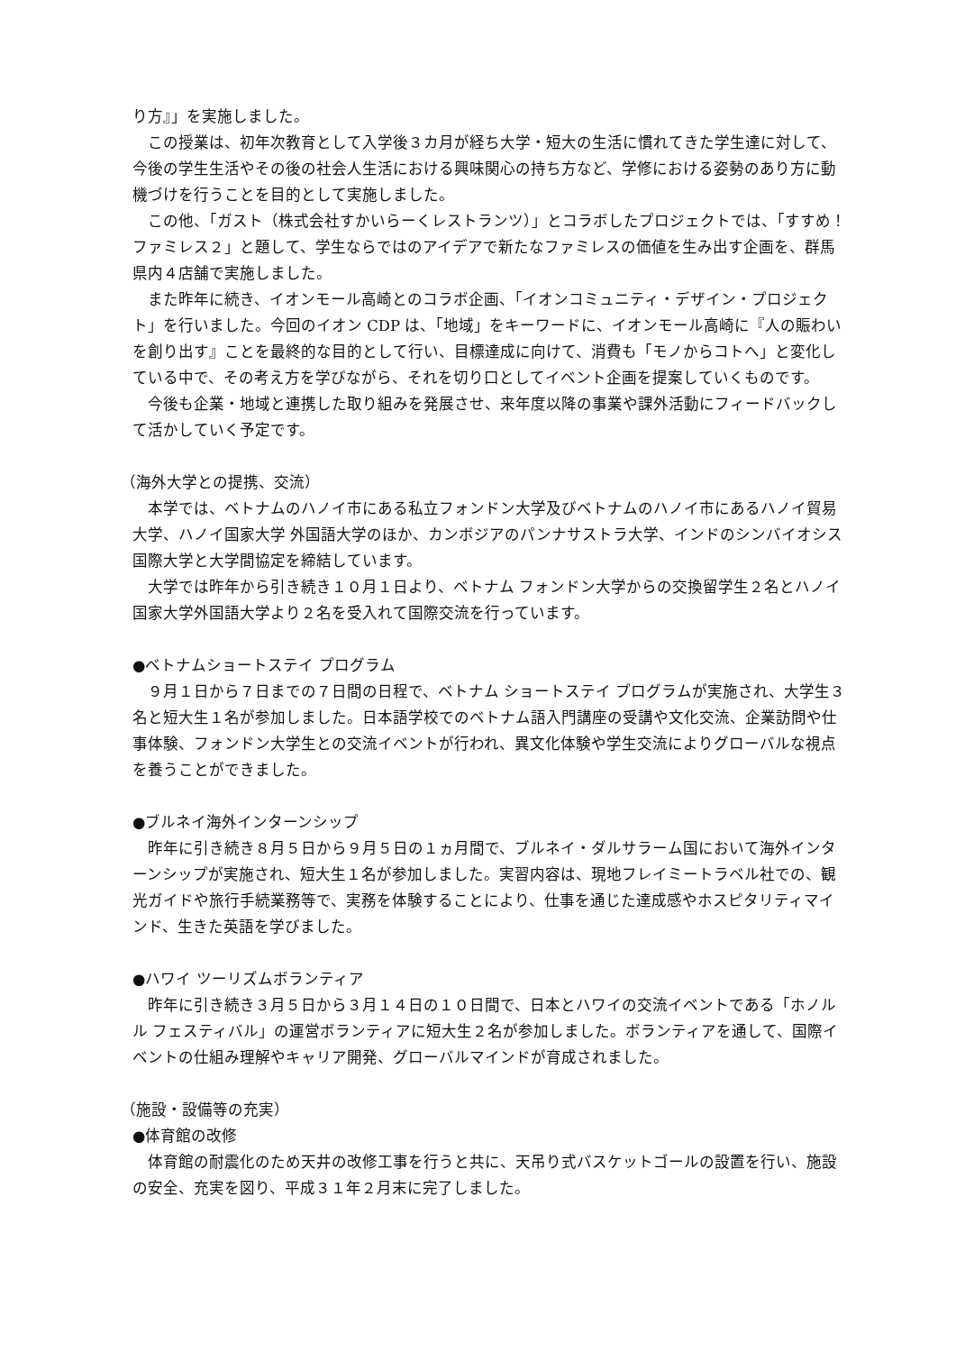り方』」を実施しました。
　この授業は、初年次教育として入学後３カ月が経ち大学・短大の生活に慣れてきた学生達に対して、今後の学生生活やその後の社会人生活における興味関心の持ち方など、学修における姿勢のあり方に動機づけを行うことを目的として実施しました。
　この他、「ガスト（株式会社すかいらーくレストランツ）」とコラボしたプロジェクトでは、「すすめ！ファミレス２」と題して、学生ならではのアイデアで新たなファミレスの価値を生み出す企画を、群馬県内４店舗で実施しました。
　また昨年に続き、イオンモール高崎とのコラボ企画、「イオンコミュニティ・デザイン・プロジェクト」を行いました。今回のイオン CDP は、「地域」をキーワードに、イオンモール高崎に『人の賑わいを創り出す』ことを最終的な目的として行い、目標達成に向けて、消費も「モノからコトへ」と変化している中で、その考え方を学びながら、それを切り口としてイベント企画を提案していくものです。
　今後も企業・地域と連携した取り組みを発展させ、来年度以降の事業や課外活動にフィードバックして活かしていく予定です。
（海外大学との提携、交流）
　本学では、ベトナムのハノイ市にある私立フォンドン大学及びベトナムのハノイ市にあるハノイ貿易大学、ハノイ国家大学 外国語大学のほか、カンボジアのパンナサストラ大学、インドのシンバイオシス国際大学と大学間協定を締結しています。
　大学では昨年から引き続き１０月１日より、ベトナム フォンドン大学からの交換留学生２名とハノイ国家大学外国語大学より２名を受入れて国際交流を行っています。
●ベトナムショートステイ プログラム
　９月１日から７日までの７日間の日程で、ベトナム ショートステイ プログラムが実施され、大学生３名と短大生１名が参加しました。日本語学校でのベトナム語入門講座の受講や文化交流、企業訪問や仕事体験、フォンドン大学生との交流イベントが行われ、異文化体験や学生交流によりグローバルな視点を養うことができました。
●ブルネイ海外インターンシップ
　昨年に引き続き８月５日から９月５日の１ヵ月間で、ブルネイ・ダルサラーム国において海外インターンシップが実施され、短大生１名が参加しました。実習内容は、現地フレイミートラベル社での、観光ガイドや旅行手続業務等で、実務を体験することにより、仕事を通じた達成感やホスピタリティマインド、生きた英語を学びました。
●ハワイ ツーリズムボランティア
　昨年に引き続き３月５日から３月１４日の１０日間で、日本とハワイの交流イベントである「ホノルル フェスティバル」の運営ボランティアに短大生２名が参加しました。ボランティアを通して、国際イベントの仕組み理解やキャリア開発、グローバルマインドが育成されました。
（施設・設備等の充実）
●体育館の改修
　体育館の耐震化のため天井の改修工事を行うと共に、天吊り式バスケットゴールの設置を行い、施設の安全、充実を図り、平成３１年２月末に完了しました。